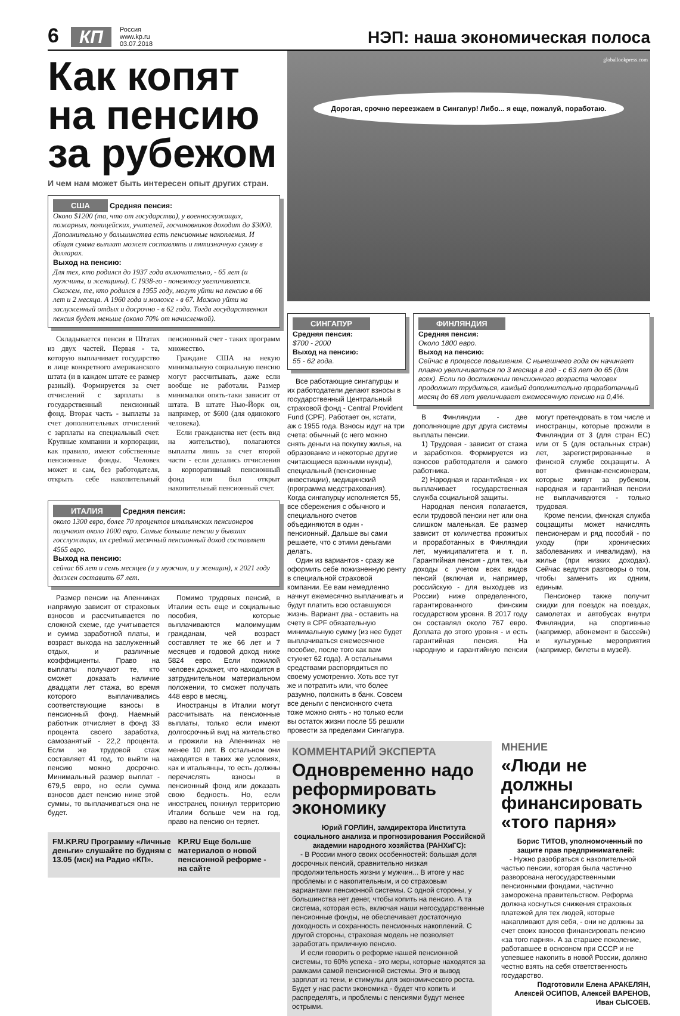6 КП Россия
www.kp.ru
03.07.2018 НЭП: наша экономическая полоса
Как копят на пенсию за рубежом
И чем нам может быть интересен опыт других стран.
США Средняя пенсия:
Около $1200 (та, что от государства), у военнослужащих, пожарных, полицейских, учителей, госчиновников доходит до $3000. Дополнительно у большинства есть пенсионные накопления. И общая сумма выплат может составлять и пятизначную сумму в долларах.
Выход на пенсию:
Для тех, кто родился до 1937 года включительно, - 65 лет (и мужчины, и женщины). С 1938-го - понемногу увеличивается. Скажем, те, кто родился в 1955 году, могут уйти на пенсию в 66 лет и 2 месяца. А 1960 года и моложе - в 67. Можно уйти на заслуженный отдых и досрочно - в 62 года. Тогда государственная пенсия будет меньше (около 70% от начисленной).
Складывается пенсия в Штатах из двух частей. Первая - та, которую выплачивает государство в лице конкретного американского штата (и в каждом штате ее размер разный). Формируется за счет отчислений с зарплаты в государственный пенсионный фонд. Вторая часть - выплаты за счет дополнительных отчислений с зарплаты на специальный счет. Крупные компании и корпорации, как правило, имеют собственные пенсионные фонды. Человек может и сам, без работодателя, открыть себе накопительный пенсионный счет - таких программ множество.
Граждане США на некую минимальную социальную пенсию могут рассчитывать, даже если вообще не работали. Размер минималки опять-таки зависит от штата. В штате Нью-Йорк он, например, от $600 (для одинокого человека).
Если гражданства нет (есть вид на жительство), полагаются выплаты лишь за счет второй части - если делались отчисления в корпоративный пенсионный фонд или был открыт накопительный пенсионный счет.
ИТАЛИЯ Средняя пенсия:
около 1300 евро, более 70 процентов итальянских пенсионеров получают около 1000 евро. Самые большие пенсии у бывших госслужащих, их средний месячный пенсионный доход составляет 4565 евро.
Выход на пенсию:
сейчас 66 лет и семь месяцев (и у мужчин, и у женщин), к 2021 году должен составить 67 лет.
Размер пенсии на Апеннинах напрямую зависит от страховых взносов и рассчитывается по сложной схеме, где учитывается и сумма заработной платы, и возраст выхода на заслуженный отдых, и различные коэффициенты. Право на выплаты получают те, кто сможет доказать наличие двадцати лет стажа, во время которого выплачивались соответствующие взносы в пенсионный фонд. Наемный работник отчисляет в фонд 33 процента своего заработка, самозанятый - 22,2 процента. Если же трудовой стаж составляет 41 год, то выйти на пенсию можно досрочно. Минимальный размер выплат - 679,5 евро, но если сумма взносов дает пенсию ниже этой суммы, то выплачиваться она не будет.
Помимо трудовых пенсий, в Италии есть еще и социальные пособия, которые выплачиваются малоимущим гражданам, чей возраст составляет те же 66 лет и 7 месяцев и годовой доход ниже 5824 евро. Если пожилой человек докажет, что находится в затруднительном материальном положении, то сможет получать 448 евро в месяц.
Иностранцы в Италии могут рассчитывать на пенсионные выплаты, только если имеют долгосрочный вид на жительство и прожили на Апеннинах не менее 10 лет. В остальном они находятся в таких же условиях, как и итальянцы, то есть должны перечислять взносы в пенсионный фонд или доказать свою бедность. Но, если иностранец покинул территорию Италии больше чем на год, право на пенсию он теряет.
FM.KP.RU Программу «Личные деньги» слушайте по будням с 13.05 (мск) на Радио «КП».
KP.RU Еще больше материалов о новой пенсионной реформе - на сайте
Дорогая, срочно переезжаем в Сингапур! Либо... я еще, пожалуй, поработаю.
globallookpress.com
СИНГАПУР
Средняя пенсия:
$700 - 2000
Выход на пенсию:
55 - 62 года.
Все работающие сингапурцы и их работодатели делают взносы в государственный Центральный страховой фонд - Central Provident Fund (CPF). Работает он, кстати, аж с 1955 года. Взносы идут на три счета: обычный (с него можно снять деньги на покупку жилья, на образование и некоторые другие считающиеся важными нужды), специальный (пенсионные инвестиции), медицинский (программа медстрахования). Когда сингапурцу исполняется 55, все сбережения с обычного и специального счетов объединяются в один - пенсионный. Дальше вы сами решаете, что с этими деньгами делать.
Один из вариантов - сразу же оформить себе пожизненную ренту в специальной страховой компании. Ее вам немедленно начнут ежемесячно выплачивать и будут платить всю оставшуюся жизнь. Вариант два - оставить на счету в CPF обязательную минимальную сумму (из нее будет выплачиваться ежемесячное пособие, после того как вам стукнет 62 года). А остальными средствами распорядиться по своему усмотрению. Хоть все тут же и потратить или, что более разумно, положить в банк. Совсем все деньги с пенсионного счета тоже можно снять - но только если вы остаток жизни после 55 решили провести за пределами Сингапура.
ФИНЛЯНДИЯ
Средняя пенсия:
Около 1800 евро.
Выход на пенсию:
Сейчас в процессе повышения. С нынешнего года он начинает плавно увеличиваться по 3 месяца в год - с 63 лет до 65 (для всех). Если по достижении пенсионного возраста человек продолжит трудиться, каждый дополнительно проработанный месяц до 68 лет увеличивает ежемесячную пенсию на 0,4%.
В Финляндии - две дополняющие друг друга системы выплаты пенсии.
1) Трудовая - зависит от стажа и заработков. Формируется из взносов работодателя и самого работника.
2) Народная и гарантийная - их выплачивает государственная служба социальной защиты.
Народная пенсия полагается, если трудовой пенсии нет или она слишком маленькая. Ее размер зависит от количества прожитых и проработанных в Финляндии лет, муниципалитета и т. п. Гарантийная пенсия - для тех, чьи доходы с учетом всех видов пенсий (включая и, например, российскую - для выходцев из России) ниже определенного, гарантированного финским государством уровня. В 2017 году он составлял около 767 евро. Доплата до этого уровня - и есть гарантийная пенсия. На народную и гарантийную пенсии могут претендовать в том числе и иностранцы, которые прожили в Финляндии от 3 (для стран ЕС) или от 5 (для остальных стран) лет, зарегистрированные в финской службе соцзащиты. А вот финнам-пенсионерам, которые живут за рубежом, народная и гарантийная пенсии не выплачиваются - только трудовая.
Кроме пенсии, финская служба соцзащиты может начислять пенсионерам и ряд пособий - по уходу (при хронических заболеваниях и инвалидам), на жилье (при низких доходах). Сейчас ведутся разговоры о том, чтобы заменить их одним, единым.
Пенсионер также получит скидки для поездок на поездах, самолетах и автобусах внутри Финляндии, на спортивные (например, абонемент в бассейн) и культурные мероприятия (например, билеты в музей).
КОММЕНТАРИЙ ЭКСПЕРТА
Одновременно надо реформировать экономику
Юрий ГОРЛИН, замдиректора Института социального анализа и прогнозирования Российской академии народного хозяйства (РАНХиГС):
- В России много своих особенностей: большая доля досрочных пенсий, сравнительно низкая продолжительность жизни у мужчин... В итоге у нас проблемы и с накопительным, и со страховым вариантами пенсионной системы. С одной стороны, у большинства нет денег, чтобы копить на пенсию. А та система, которая есть, включая наши негосударственные пенсионные фонды, не обеспечивает достаточную доходность и сохранность пенсионных накоплений. С другой стороны, страховая модель не позволяет заработать приличную пенсию.
И если говорить о реформе нашей пенсионной системы, то 60% успеха - это меры, которые находятся за рамками самой пенсионной системы. Это и вывод зарплат из тени, и стимулы для экономического роста. Будет у нас расти экономика - будет что копить и распределять, и проблемы с пенсиями будут менее острыми.
МНЕНИЕ
«Люди не должны финансировать «того парня»
Борис ТИТОВ, уполномоченный по защите прав предпринимателей:
- Нужно разобраться с накопительной частью пенсии, которая была частично разворована негосударственными пенсионными фондами, частично заморожена правительством. Реформа должна коснуться снижения страховых платежей для тех людей, которые накапливают для себя, - они не должны за счет своих взносов финансировать пенсию «за того парня». А за старшее поколение, работавшее в основном при СССР и не успевшее накопить в новой России, должно честно взять на себя ответственность государство.
Подготовили Елена АРАКЕЛЯН, Алексей ОСИПОВ, Алексей ВАРЕНОВ, Иван СЫСОЕВ.